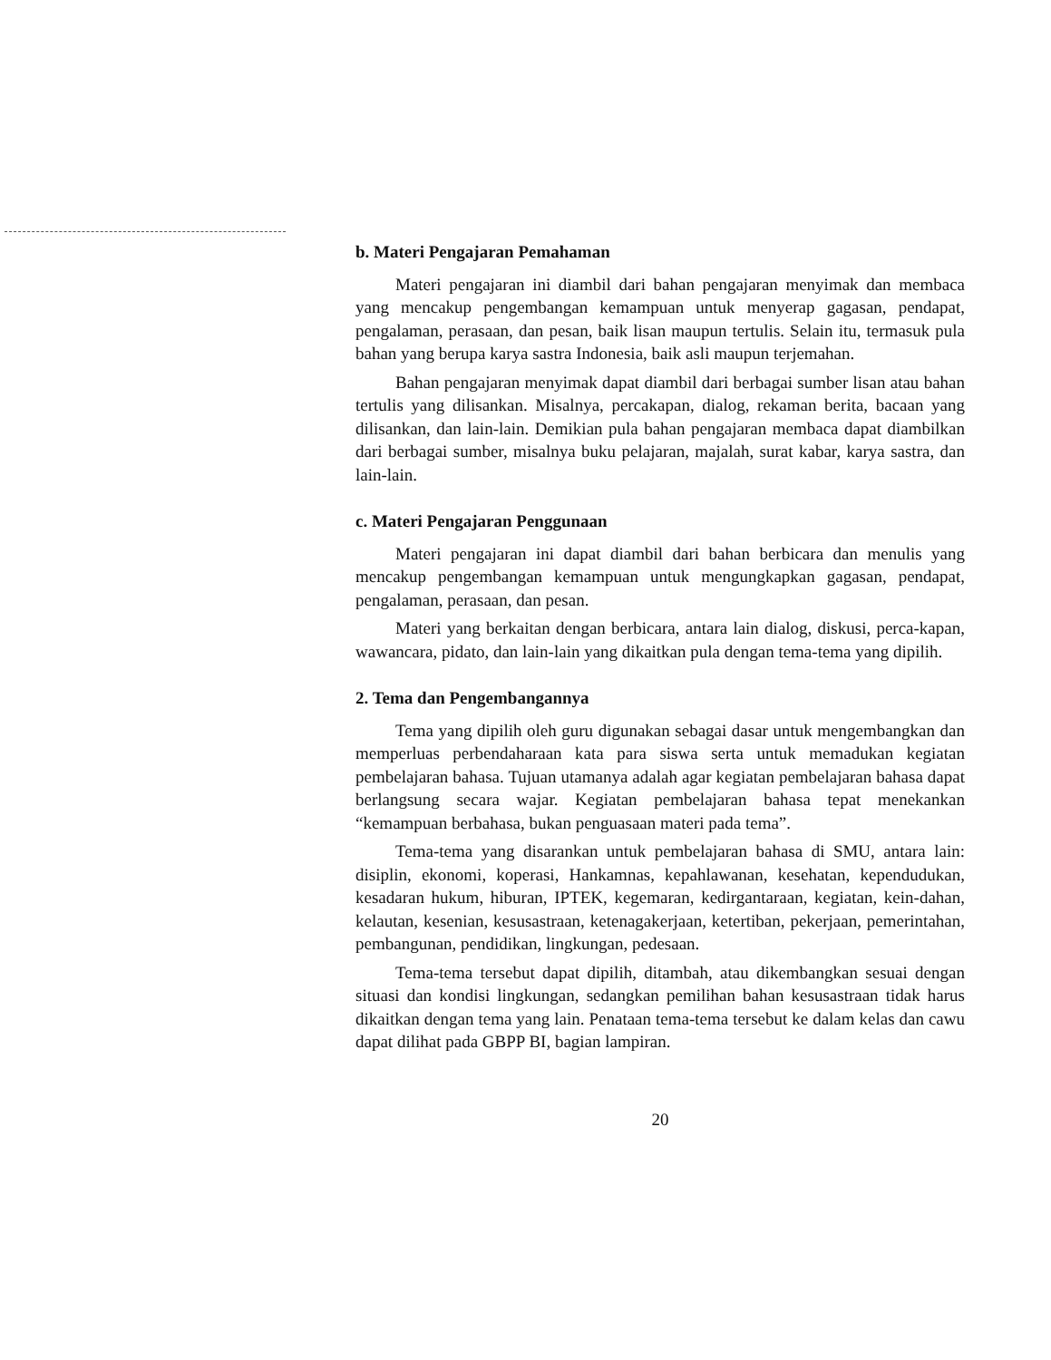b. Materi Pengajaran Pemahaman
Materi pengajaran ini diambil dari bahan pengajaran menyimak dan membaca yang mencakup pengembangan kemampuan untuk menyerap gagasan, pendapat, pengalaman, perasaan, dan pesan, baik lisan maupun tertulis. Selain itu, termasuk pula bahan yang berupa karya sastra Indonesia, baik asli maupun terjemahan.
Bahan pengajaran menyimak dapat diambil dari berbagai sumber lisan atau bahan tertulis yang dilisankan. Misalnya, percakapan, dialog, rekaman berita, bacaan yang dilisankan, dan lain-lain. Demikian pula bahan pengajaran membaca dapat diambilkan dari berbagai sumber, misalnya buku pelajaran, majalah, surat kabar, karya sastra, dan lain-lain.
c. Materi Pengajaran Penggunaan
Materi pengajaran ini dapat diambil dari bahan berbicara dan menulis yang mencakup pengembangan kemampuan untuk mengungkapkan gagasan, pendapat, pengalaman, perasaan, dan pesan.
Materi yang berkaitan dengan berbicara, antara lain dialog, diskusi, perca-kapan, wawancara, pidato, dan lain-lain yang dikaitkan pula dengan tema-tema yang dipilih.
2. Tema dan Pengembangannya
Tema yang dipilih oleh guru digunakan sebagai dasar untuk mengembangkan dan memperluas perbendaharaan kata para siswa serta untuk memadukan kegiatan pembelajaran bahasa. Tujuan utamanya adalah agar kegiatan pembelajaran bahasa dapat berlangsung secara wajar. Kegiatan pembelajaran bahasa tepat menekankan “kemampuan berbahasa, bukan penguasaan materi pada tema”.
Tema-tema yang disarankan untuk pembelajaran bahasa di SMU, antara lain: disiplin, ekonomi, koperasi, Hankamnas, kepahlawanan, kesehatan, kependudukan, kesadaran hukum, hiburan, IPTEK, kegemaran, kedirgantaraan, kegiatan, kein-dahan, kelautan, kesenian, kesusastraan, ketenagakerjaan, ketertiban, pekerjaan, pemerintahan, pembangunan, pendidikan, lingkungan, pedesaan.
Tema-tema tersebut dapat dipilih, ditambah, atau dikembangkan sesuai dengan situasi dan kondisi lingkungan, sedangkan pemilihan bahan kesusastraan tidak harus dikaitkan dengan tema yang lain. Penataan tema-tema tersebut ke dalam kelas dan cawu dapat dilihat pada GBPP BI, bagian lampiran.
20